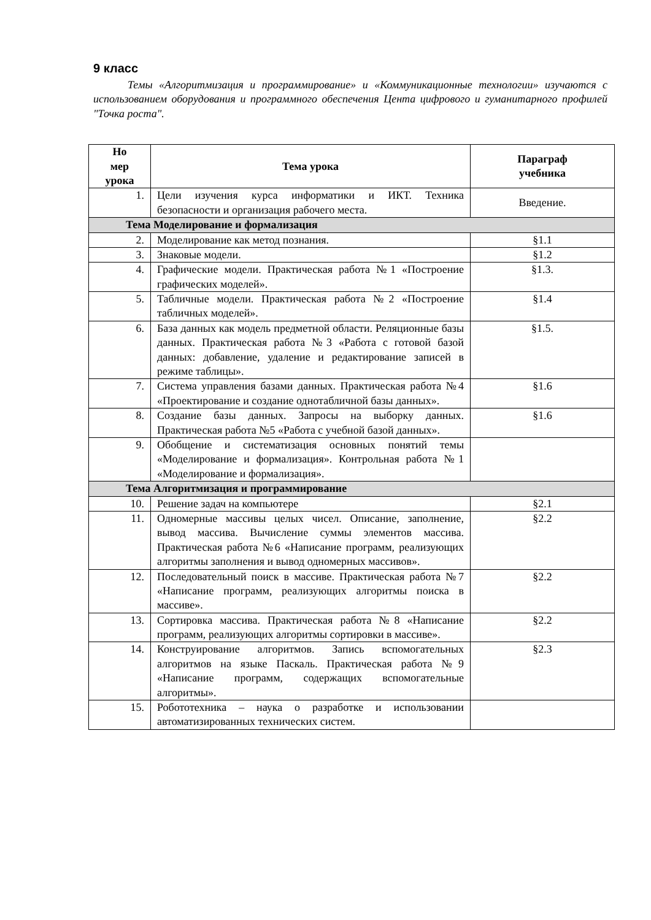9 класс
Темы «Алгоритмизация и программирование» и «Коммуникационные технологии» изучаются с использованием оборудования и программного обеспечения Цента цифрового и гуманитарного профилей "Точка роста".
| Но мер урока | Тема урока | Параграф учебника |
| --- | --- | --- |
| 1. | Цели изучения курса информатики и ИКТ. Техника безопасности и организация рабочего места. | Введение. |
| Тема Моделирование и формализация | | |
| 2. | Моделирование как метод познания. | §1.1 |
| 3. | Знаковые модели. | §1.2 |
| 4. | Графические модели. Практическая работа №1 «Построение графических моделей». | §1.3. |
| 5. | Табличные модели. Практическая работа №2 «Построение табличных моделей». | §1.4 |
| 6. | База данных как модель предметной области. Реляционные базы данных. Практическая работа №3 «Работа с готовой базой данных: добавление, удаление и редактирование записей в режиме таблицы». | §1.5. |
| 7. | Система управления базами данных. Практическая работа №4 «Проектирование и создание однотабличной базы данных». | §1.6 |
| 8. | Создание базы данных. Запросы на выборку данных. Практическая работа №5 «Работа с учебной базой данных». | §1.6 |
| 9. | Обобщение и систематизация основных понятий темы «Моделирование и формализация». Контрольная работа №1 «Моделирование и формализация». | |
| Тема Алгоритмизация и программирование | | |
| 10. | Решение задач на компьютере | §2.1 |
| 11. | Одномерные массивы целых чисел. Описание, заполнение, вывод массива. Вычисление суммы элементов массива. Практическая работа №6 «Написание программ, реализующих алгоритмы заполнения и вывод одномерных массивов». | §2.2 |
| 12. | Последовательный поиск в массиве. Практическая работа №7 «Написание программ, реализующих алгоритмы поиска в массиве». | §2.2 |
| 13. | Сортировка массива. Практическая работа №8 «Написание программ, реализующих алгоритмы сортировки в массиве». | §2.2 |
| 14. | Конструирование алгоритмов. Запись вспомогательных алгоритмов на языке Паскаль. Практическая работа №9 «Написание программ, содержащих вспомогательные алгоритмы». | §2.3 |
| 15. | Робототехника – наука о разработке и использовании автоматизированных технических систем. | |